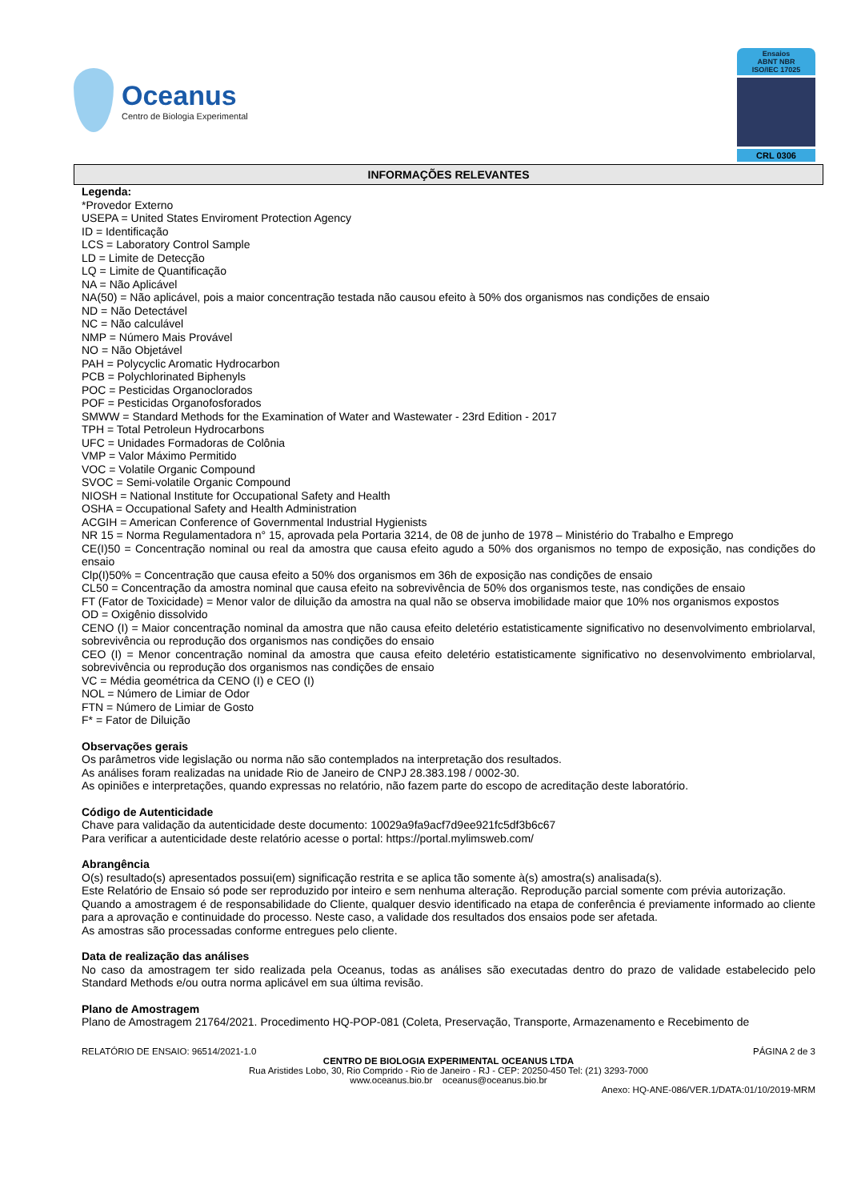Oceanus
Centro de Biologia Experimental
Ensaios
ABNT NBR
ISO/IEC 17025
CRL 0306
INFORMAÇÕES RELEVANTES
Legenda:
*Provedor Externo
USEPA = United States Enviroment Protection Agency
ID = Identificação
LCS = Laboratory Control Sample
LD = Limite de Detecção
LQ = Limite de Quantificação
NA = Não Aplicável
NA(50) = Não aplicável, pois a maior concentração testada não causou efeito à 50% dos organismos nas condições de ensaio
ND = Não Detectável
NC = Não calculável
NMP = Número Mais Provável
NO = Não Objetável
PAH = Polycyclic Aromatic Hydrocarbon
PCB = Polychlorinated Biphenyls
POC = Pesticidas Organoclorados
POF = Pesticidas Organofosforados
SMWW = Standard Methods for the Examination of Water and Wastewater - 23rd Edition - 2017
TPH = Total Petroleun Hydrocarbons
UFC = Unidades Formadoras de Colônia
VMP = Valor Máximo Permitido
VOC = Volatile Organic Compound
SVOC = Semi-volatile Organic Compound
NIOSH = National Institute for Occupational Safety and Health
OSHA = Occupational Safety and Health Administration
ACGIH = American Conference of Governmental Industrial Hygienists
NR 15 = Norma Regulamentadora n° 15, aprovada pela Portaria 3214, de 08 de junho de 1978 – Ministério do Trabalho e Emprego
CE(I)50 = Concentração nominal ou real da amostra que causa efeito agudo a 50% dos organismos no tempo de exposição, nas condições do ensaio
Clp(I)50% = Concentração que causa efeito a 50% dos organismos em 36h de exposição nas condições de ensaio
CL50 = Concentração da amostra nominal que causa efeito na sobrevivência de 50% dos organismos teste, nas condições de ensaio
FT (Fator de Toxicidade) = Menor valor de diluição da amostra na qual não se observa imobilidade maior que 10% nos organismos expostos
OD = Oxigênio dissolvido
CENO (I) = Maior concentração nominal da amostra que não causa efeito deletério estatisticamente significativo no desenvolvimento embriolarval, sobrevivência ou reprodução dos organismos nas condições do ensaio
CEO (I) = Menor concentração nominal da amostra que causa efeito deletério estatisticamente significativo no desenvolvimento embriolarval, sobrevivência ou reprodução dos organismos nas condições de ensaio
VC = Média geométrica da CENO (I) e CEO (I)
NOL = Número de Limiar de Odor
FTN = Número de Limiar de Gosto
F* = Fator de Diluição
Observações gerais
Os parâmetros vide legislação ou norma não são contemplados na interpretação dos resultados.
As análises foram realizadas na unidade Rio de Janeiro de CNPJ 28.383.198 / 0002-30.
As opiniões e interpretações, quando expressas no relatório, não fazem parte do escopo de acreditação deste laboratório.
Código de Autenticidade
Chave para validação da autenticidade deste documento: 10029a9fa9acf7d9ee921fc5df3b6c67
Para verificar a autenticidade deste relatório acesse o portal: https://portal.mylimsweb.com/
Abrangência
O(s) resultado(s) apresentados possui(em) significação restrita e se aplica tão somente à(s) amostra(s) analisada(s).
Este Relatório de Ensaio só pode ser reproduzido por inteiro e sem nenhuma alteração. Reprodução parcial somente com prévia autorização.
Quando a amostragem é de responsabilidade do Cliente, qualquer desvio identificado na etapa de conferência é previamente informado ao cliente para a aprovação e continuidade do processo. Neste caso, a validade dos resultados dos ensaios pode ser afetada.
As amostras são processadas conforme entregues pelo cliente.
Data de realização das análises
No caso da amostragem ter sido realizada pela Oceanus, todas as análises são executadas dentro do prazo de validade estabelecido pelo Standard Methods e/ou outra norma aplicável em sua última revisão.
Plano de Amostragem
Plano de Amostragem 21764/2021. Procedimento HQ-POP-081 (Coleta, Preservação, Transporte, Armazenamento e Recebimento de
RELATÓRIO DE ENSAIO: 96514/2021-1.0 PÁGINA 2 de 3
CENTRO DE BIOLOGIA EXPERIMENTAL OCEANUS LTDA
Rua Aristides Lobo, 30, Rio Comprido - Rio de Janeiro - RJ - CEP: 20250-450 Tel: (21) 3293-7000
www.oceanus.bio.br oceanus@oceanus.bio.br
Anexo: HQ-ANE-086/VER.1/DATA:01/10/2019-MRM